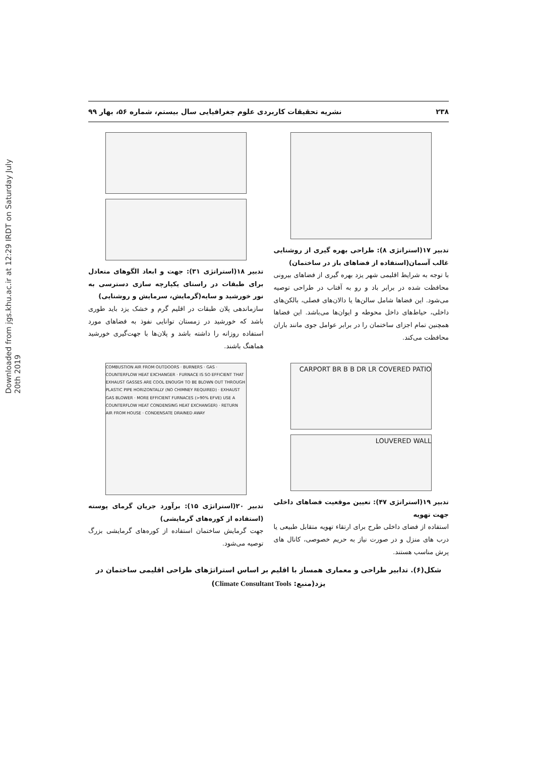Downloaded from jgs.khu.ac.ir at 12:29 IRDT on Saturday July 20th 2019
۲۳۸ نشریه تحقیقات کاربردی علوم جغرافیایی سال بیستم، شماره ۵۶، بهار ۹۹
تدبیر ۱۷(استراتژی ۸): طراحی بهره گیری از روشنایی غالب آسمان(استفاده از فضاهای باز در ساختمان)
با توجه به شرایط اقلیمی شهر یزد بهره گیری از فضاهای بیرونی محافظت شده در برابر باد و رو به آفتاب در طراحی توصیه می‌شود. این فضاها شامل سالن‌ها یا دالان‌های فصلی، بالکن‌های داخلی، حیاط‌های داخل محوطه و ایوان‌ها می‌باشد. این فضاها همچنین تمام اجزای ساختمان را در برابر عوامل جوی مانند باران محافظت می‌کند.
تدبیر ۱۸(استراتژی ۳۱): جهت و ابعاد الگوهای متعادل برای طبقات در راستای یکپارچه سازی دسترسی به نور خورشید و سایه(گرمایش، سرمایش و روشنایی)
سازماندهی پلان طبقات در اقلیم گرم و خشک یزد باید طوری باشد که خورشید در زمستان توانایی نفوذ به فضاهای مورد استفاده روزانه را داشته باشد و پلان‌ها با جهت‌گیری خورشید هماهنگ باشند.
CARPORT BR B B DR LR COVERED PATIO
LOUVERED WALL
تدبیر ۱۹(استراتژی ۴۷): تعیین موقعیت فضاهای داخلی جهت تهویه
استفاده از فضای داخلی طرح برای ارتقاء تهویه متقابل طبیعی یا درب های منزل و در صورت نیاز به حریم خصوصی، کانال های پرش مناسب هستند.
COMBUSTION AIR FROM OUTDOORS · BURNERS · GAS · COUNTERFLOW HEAT EXCHANGER · FURNACE IS SO EFFICIENT THAT EXHAUST GASSES ARE COOL ENOUGH TO BE BLOWN OUT THROUGH PLASTIC PIPE HORIZONTALLY (NO CHIMNEY REQUIRED) · EXHAUST GAS BLOWER · MORE EFFICIENT FURNACES (>90% EFVE) USE A COUNTERFLOW HEAT CONDENSING HEAT EXCHANGER) · RETURN AIR FROM HOUSE · CONDENSATE DRAINED AWAY
تدبیر ۲۰(استراتژی ۱۵): برآورد جریان گرمای پوسته (استفاده از کوره‌های گرمایشی)
جهت گرمایش ساختمان استفاده از کوره‌های گرمایشی بزرگ توصیه می‌شود.
شکل(۶). تدابیر طراحی و معماری همساز با اقلیم بر اساس استراتژهای طراحی اقلیمی ساختمان در یزد(منبع: Climate Consultant Tools)